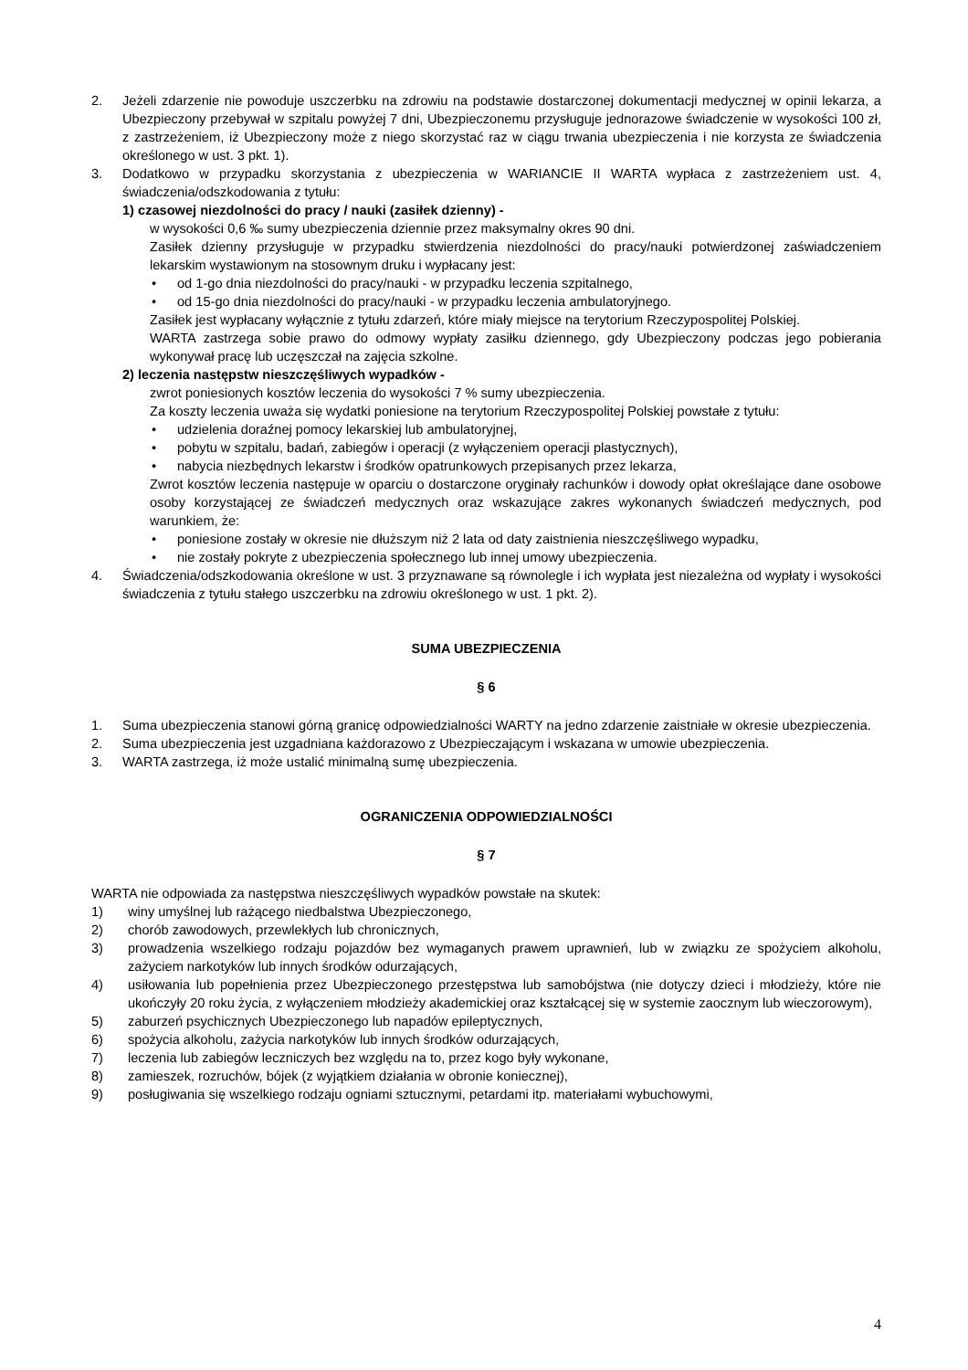2. Jeżeli zdarzenie nie powoduje uszczerbku na zdrowiu na podstawie dostarczonej dokumentacji medycznej w opinii lekarza, a Ubezpieczony przebywał w szpitalu powyżej 7 dni, Ubezpieczonemu przysługuje jednorazowe świadczenie w wysokości 100 zł, z zastrzeżeniem, iż Ubezpieczony może z niego skorzystać raz w ciągu trwania ubezpieczenia i nie korzysta ze świadczenia określonego w ust. 3 pkt. 1).
3. Dodatkowo w przypadku skorzystania z ubezpieczenia w WARIANCIE II WARTA wypłaca z zastrzeżeniem ust. 4, świadczenia/odszkodowania z tytułu:
1) czasowej niezdolności do pracy / nauki (zasiłek dzienny) -
w wysokości 0,6 ‰ sumy ubezpieczenia dziennie przez maksymalny okres 90 dni.
Zasiłek dzienny przysługuje w przypadku stwierdzenia niezdolności do pracy/nauki potwierdzonej zaświadczeniem lekarskim wystawionym na stosownym druku i wypłacany jest:
• od 1-go dnia niezdolności do pracy/nauki - w przypadku leczenia szpitalnego,
• od 15-go dnia niezdolności do pracy/nauki - w przypadku leczenia ambulatoryjnego.
Zasiłek jest wypłacany wyłącznie z tytułu zdarzeń, które miały miejsce na terytorium Rzeczypospolitej Polskiej.
WARTA zastrzega sobie prawo do odmowy wypłaty zasiłku dziennego, gdy Ubezpieczony podczas jego pobierania wykonywał pracę lub uczęszczał na zajęcia szkolne.
2) leczenia następstw nieszczęśliwych wypadków -
zwrot poniesionych kosztów leczenia do wysokości 7 % sumy ubezpieczenia.
Za koszty leczenia uważa się wydatki poniesione na terytorium Rzeczypospolitej Polskiej powstałe z tytułu:
• udzielenia doraźnej pomocy lekarskiej lub ambulatoryjnej,
• pobytu w szpitalu, badań, zabiegów i operacji (z wyłączeniem operacji plastycznych),
• nabycia niezbędnych lekarstw i środków opatrunkowych przepisanych przez lekarza,
Zwrot kosztów leczenia następuje w oparciu o dostarczone oryginały rachunków i dowody opłat określające dane osobowe osoby korzystającej ze świadczeń medycznych oraz wskazujące zakres wykonanych świadczeń medycznych, pod warunkiem, że:
• poniesione zostały w okresie nie dłuższym niż 2 lata od daty zaistnienia nieszczęśliwego wypadku,
• nie zostały pokryte z ubezpieczenia społecznego lub innej umowy ubezpieczenia.
4. Świadczenia/odszkodowania określone w ust. 3 przyznawane są równolegle i ich wypłata jest niezależna od wypłaty i wysokości świadczenia z tytułu stałego uszczerbku na zdrowiu określonego w ust. 1 pkt. 2).
SUMA UBEZPIECZENIA
§ 6
1. Suma ubezpieczenia stanowi górną granicę odpowiedzialności WARTY na jedno zdarzenie zaistniałe w okresie ubezpieczenia.
2. Suma ubezpieczenia jest uzgadniana każdorazowo z Ubezpieczającym i wskazana w umowie ubezpieczenia.
3. WARTA zastrzega, iż może ustalić minimalną sumę ubezpieczenia.
OGRANICZENIA ODPOWIEDZIALNOŚCI
§ 7
WARTA nie odpowiada za następstwa nieszczęśliwych wypadków powstałe na skutek:
1) winy umyślnej lub rażącego niedbalstwa Ubezpieczonego,
2) chorób zawodowych, przewlekłych lub chronicznych,
3) prowadzenia wszelkiego rodzaju pojazdów bez wymaganych prawem uprawnień, lub w związku ze spożyciem alkoholu, zażyciem narkotyków lub innych środków odurzających,
4) usiłowania lub popełnienia przez Ubezpieczonego przestępstwa lub samobójstwa (nie dotyczy dzieci i młodzieży, które nie ukończyły 20 roku życia, z wyłączeniem młodzieży akademickiej oraz kształcącej się w systemie zaocznym lub wieczorowym),
5) zaburzeń psychicznych Ubezpieczonego lub napadów epileptycznych,
6) spożycia alkoholu, zażycia narkotyków lub innych środków odurzających,
7) leczenia lub zabiegów leczniczych bez względu na to, przez kogo były wykonane,
8) zamieszek, rozruchów, bójek (z wyjątkiem działania w obronie koniecznej),
9) posługiwania się wszelkiego rodzaju ogniami sztucznymi, petardami itp. materiałami wybuchowymi,
4